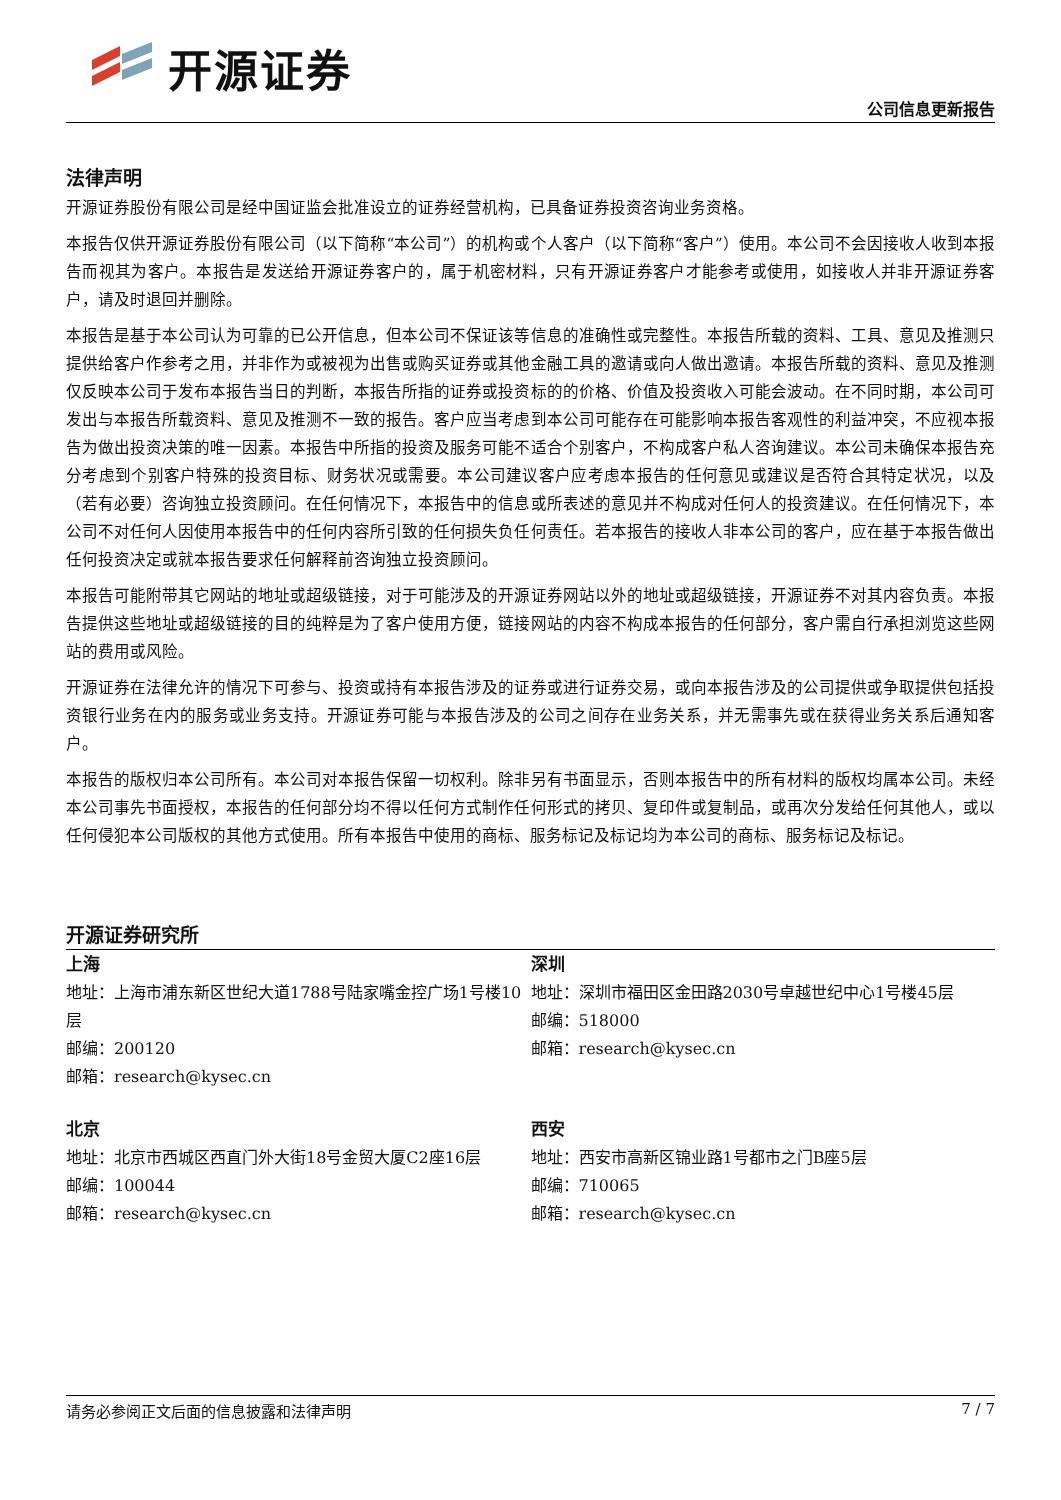开源证券
公司信息更新报告
法律声明
开源证券股份有限公司是经中国证监会批准设立的证券经营机构，已具备证券投资咨询业务资格。
本报告仅供开源证券股份有限公司（以下简称“本公司”）的机构或个人客户（以下简称“客户”）使用。本公司不会因接收人收到本报告而视其为客户。本报告是发送给开源证券客户的，属于机密材料，只有开源证券客户才能参考或使用，如接收人并非开源证券客户，请及时退回并删除。
本报告是基于本公司认为可靠的已公开信息，但本公司不保证该等信息的准确性或完整性。本报告所载的资料、工具、意见及推测只提供给客户作参考之用，并非作为或被视为出售或购买证券或其他金融工具的邀请或向人做出邀请。本报告所载的资料、意见及推测仅反映本公司于发布本报告当日的判断，本报告所指的证券或投资标的的价格、价值及投资收入可能会波动。在不同时期，本公司可发出与本报告所载资料、意见及推测不一致的报告。客户应当考虑到本公司可能存在可能影响本报告客观性的利益冲突，不应视本报告为做出投资决策的唯一因素。本报告中所指的投资及服务可能不适合个别客户，不构成客户私人咨询建议。本公司未确保本报告充分考虑到个别客户特殊的投资目标、财务状况或需要。本公司建议客户应考虑本报告的任何意见或建议是否符合其特定状况，以及（若有必要）咨询独立投资顾问。在任何情况下，本报告中的信息或所表述的意见并不构成对任何人的投资建议。在任何情况下，本公司不对任何人因使用本报告中的任何内容所引致的任何损失负任何责任。若本报告的接收人非本公司的客户，应在基于本报告做出任何投资决定或就本报告要求任何解释前咨询独立投资顾问。
本报告可能附带其它网站的地址或超级链接，对于可能涉及的开源证券网站以外的地址或超级链接，开源证券不对其内容负责。本报告提供这些地址或超级链接的目的纯粹是为了客户使用方便，链接网站的内容不构成本报告的任何部分，客户需自行承担浏览这些网站的费用或风险。
开源证券在法律允许的情况下可参与、投资或持有本报告涉及的证券或进行证券交易，或向本报告涉及的公司提供或争取提供包括投资银行业务在内的服务或业务支持。开源证券可能与本报告涉及的公司之间存在业务关系，并无需事先或在获得业务关系后通知客户。
本报告的版权归本公司所有。本公司对本报告保留一切权利。除非另有书面显示，否则本报告中的所有材料的版权均属本公司。未经本公司事先书面授权，本报告的任何部分均不得以任何方式制作任何形式的拷贝、复印件或复制品，或再次分发给任何其他人，或以任何侵犯本公司版权的其他方式使用。所有本报告中使用的商标、服务标记及标记均为本公司的商标、服务标记及标记。
开源证券研究所
上海
地址：上海市浦东新区世纪大道1788号陆家嘴金控广场1号楼10层
邮编：200120
邮箱：research@kysec.cn
深圳
地址：深圳市福田区金田路2030号卓越世纪中心1号楼45层
邮编：518000
邮箱：research@kysec.cn
北京
地址：北京市西城区西直门外大街18号金贸大厦C2座16层
邮编：100044
邮箱：research@kysec.cn
西安
地址：西安市高新区锦业路1号都市之门B座5层
邮编：710065
邮箱：research@kysec.cn
请务必参阅正文后面的信息披露和法律声明 7 / 7